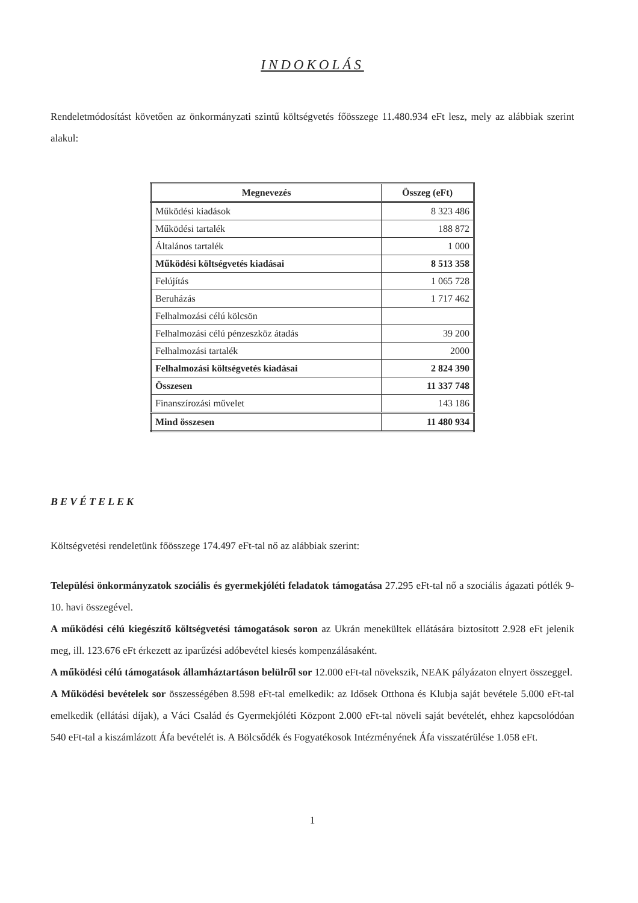INDOKOLÁS
Rendeletmódosítást követően az önkormányzati szintű költségvetés főösszege 11.480.934 eFt lesz, mely az alábbiak szerint alakul:
| Megnevezés | Összeg (eFt) |
| --- | --- |
| Működési kiadások | 8 323 486 |
| Működési tartalék | 188 872 |
| Általános tartalék | 1 000 |
| Működési költségvetés kiadásai | 8 513 358 |
| Felújítás | 1 065 728 |
| Beruházás | 1 717 462 |
| Felhalmozási célú kölcsön | |
| Felhalmozási célú pénzeszköz átadás | 39 200 |
| Felhalmozási tartalék | 2000 |
| Felhalmozási költségvetés kiadásai | 2 824 390 |
| Összesen | 11 337 748 |
| Finanszírozási művelet | 143 186 |
| Mind összesen | 11 480 934 |
BEVÉTELEK
Költségvetési rendeletünk főösszege 174.497 eFt-tal nő az alábbiak szerint:
Települési önkormányzatok szociális és gyermekjóléti feladatok támogatása 27.295 eFt-tal nő a szociális ágazati pótlék 9-10. havi összegével.
A működési célú kiegészítő költségvetési támogatások soron az Ukrán menekültek ellátására biztosított 2.928 eFt jelenik meg, ill. 123.676 eFt érkezett az iparűzési adóbevétel kiesés kompenzálásaként.
A működési célú támogatások államháztartáson belülről sor 12.000 eFt-tal növekszik, NEAK pályázaton elnyert összeggel.
A Működési bevételek sor összességében 8.598 eFt-tal emelkedik: az Idősek Otthona és Klubja saját bevétele 5.000 eFt-tal emelkedik (ellátási díjak), a Váci Család és Gyermekjóléti Központ 2.000 eFt-tal növeli saját bevételét, ehhez kapcsolódóan 540 eFt-tal a kiszámlázott Áfa bevételét is. A Bölcsődék és Fogyatékosok Intézményének Áfa visszatérülése 1.058 eFt.
1